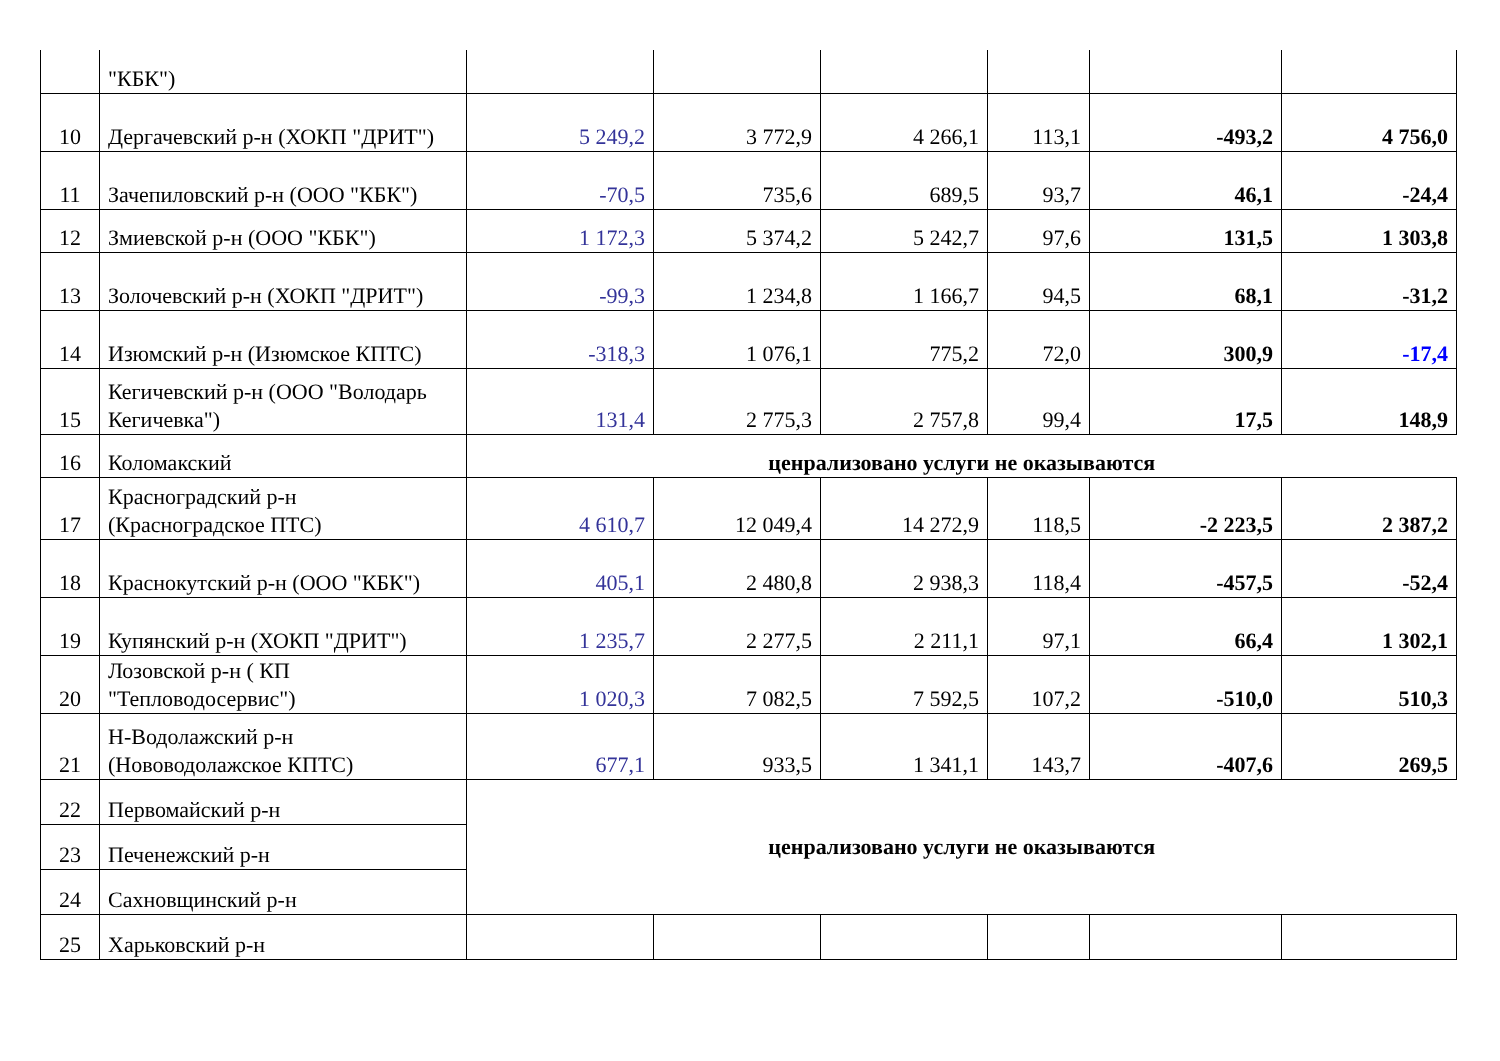| | "КБК") | | | | | | |
| 10 | Дергачевский р-н (ХОКП "ДРИТ") | 5 249,2 | 3 772,9 | 4 266,1 | 113,1 | -493,2 | 4 756,0 |
| 11 | Зачепиловский р-н (ООО "КБК") | -70,5 | 735,6 | 689,5 | 93,7 | 46,1 | -24,4 |
| 12 | Змиевской р-н (ООО "КБК") | 1 172,3 | 5 374,2 | 5 242,7 | 97,6 | 131,5 | 1 303,8 |
| 13 | Золочевский р-н (ХОКП "ДРИТ") | -99,3 | 1 234,8 | 1 166,7 | 94,5 | 68,1 | -31,2 |
| 14 | Изюмский р-н (Изюмское КПТС) | -318,3 | 1 076,1 | 775,2 | 72,0 | 300,9 | -17,4 |
| 15 | Кегичевский р-н (ООО "Володарь Кегичевка") | 131,4 | 2 775,3 | 2 757,8 | 99,4 | 17,5 | 148,9 |
| 16 | Коломакский | ценрализовано услуги не оказываются | | | | | |
| 17 | Красноградский р-н (Красноградское ПТС) | 4 610,7 | 12 049,4 | 14 272,9 | 118,5 | -2 223,5 | 2 387,2 |
| 18 | Краснокутский р-н (ООО "КБК") | 405,1 | 2 480,8 | 2 938,3 | 118,4 | -457,5 | -52,4 |
| 19 | Купянский р-н (ХОКП "ДРИТ") | 1 235,7 | 2 277,5 | 2 211,1 | 97,1 | 66,4 | 1 302,1 |
| 20 | Лозовской р-н ( КП "Тепловодосервис") | 1 020,3 | 7 082,5 | 7 592,5 | 107,2 | -510,0 | 510,3 |
| 21 | Н-Водолажский р-н (Нововодолажское КПТС) | 677,1 | 933,5 | 1 341,1 | 143,7 | -407,6 | 269,5 |
| 22 | Первомайский р-н | ценрализовано услуги не оказываются | | | | | |
| 23 | Печенежский р-н | | | | | | |
| 24 | Сахновщинский р-н | | | | | | |
| 25 | Харьковский р-н | | | | | | |